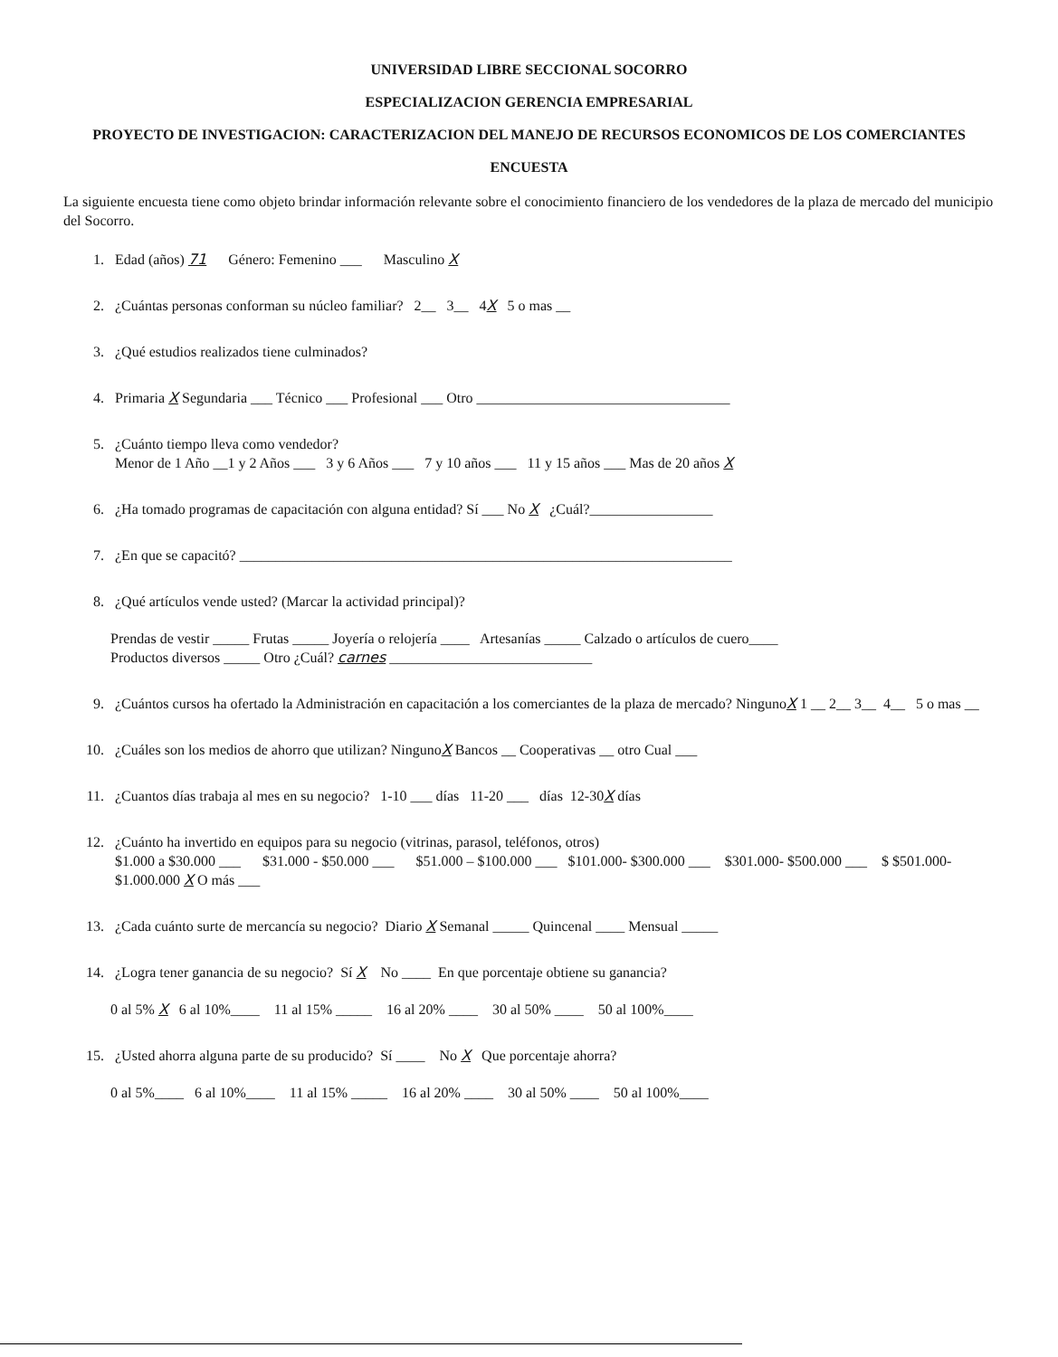UNIVERSIDAD LIBRE SECCIONAL SOCORRO
ESPECIALIZACION GERENCIA EMPRESARIAL
PROYECTO DE INVESTIGACION: CARACTERIZACION DEL MANEJO DE RECURSOS ECONOMICOS DE LOS COMERCIANTES
ENCUESTA
La siguiente encuesta tiene como objeto brindar información relevante sobre el conocimiento financiero de los vendedores de la plaza de mercado del municipio del Socorro.
1. Edad (años) 71 Género: Femenino ___ Masculino X
2. ¿Cuántas personas conforman su núcleo familiar? 2__ 3__ 4X 5 o mas __
3. ¿Qué estudios realizados tiene culminados?
4. Primaria X Segundaria ___ Técnico ___ Profesional ___ Otro ___________________________________
5. ¿Cuánto tiempo lleva como vendedor?
Menor de 1 Año __1 y 2 Años ___ 3 y 6 Años ___ 7 y 10 años ___ 11 y 15 años ___ Mas de 20 años X
6. ¿Ha tomado programas de capacitación con alguna entidad? Sí ___ No X ¿Cuál?_________________
7. ¿En que se capacitó? ____________________________________________________________________
8. ¿Qué artículos vende usted? (Marcar la actividad principal)?
Prendas de vestir _____ Frutas _____ Joyería o relojería ____ Artesanías _____ Calzado o artículos de cuero____
Productos diversos _____ Otro ¿Cuál? carnes ____________________________
9. ¿Cuántos cursos ha ofertado la Administración en capacitación a los comerciantes de la plaza de mercado? NingunoX 1 __ 2__ 3__ 4__ 5 o mas __
10. ¿Cuáles son los medios de ahorro que utilizan? NingunoX Bancos __ Cooperativas __ otro Cual ___
11. ¿Cuantos días trabaja al mes en su negocio? 1-10 ___ días 11-20 ___ días 12-30X días
12. ¿Cuánto ha invertido en equipos para su negocio (vitrinas, parasol, teléfonos, otros)
$1.000 a $30.000 ___ $31.000 - $50.000 ___ $51.000 – $100.000 ___ $101.000- $300.000 ___ $301.000- $500.000 ___ $ $501.000- $1.000.000 X O más ___
13. ¿Cada cuánto surte de mercancía su negocio? Diario X Semanal _____ Quincenal ____ Mensual _____
14. ¿Logra tener ganancia de su negocio? Sí X No ____ En que porcentaje obtiene su ganancia?
0 al 5% X 6 al 10%____ 11 al 15% _____ 16 al 20% ____ 30 al 50% ____ 50 al 100%____
15. ¿Usted ahorra alguna parte de su producido? Sí ____ No X Que porcentaje ahorra?
0 al 5%____ 6 al 10%____ 11 al 15% _____ 16 al 20% ____ 30 al 50% ____ 50 al 100%____